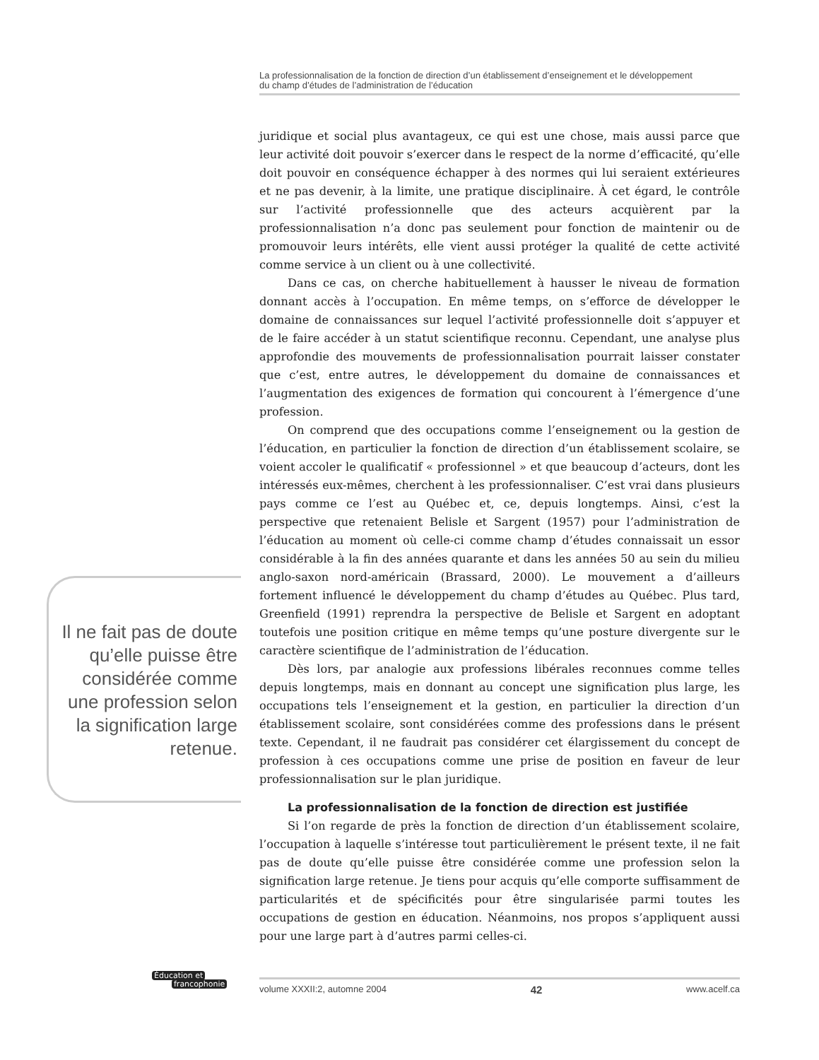La professionnalisation de la fonction de direction d’un établissement d’enseignement et le développement
du champ d’études de l’administration de l’éducation
juridique et social plus avantageux, ce qui est une chose, mais aussi parce que leur activité doit pouvoir s’exercer dans le respect de la norme d’efficacité, qu’elle doit pouvoir en conséquence échapper à des normes qui lui seraient extérieures et ne pas devenir, à la limite, une pratique disciplinaire. À cet égard, le contrôle sur l’activité professionnelle que des acteurs acquièrent par la professionnalisation n’a donc pas seulement pour fonction de maintenir ou de promouvoir leurs intérêts, elle vient aussi protéger la qualité de cette activité comme service à un client ou à une collectivité.
Dans ce cas, on cherche habituellement à hausser le niveau de formation donnant accès à l’occupation. En même temps, on s’efforce de développer le domaine de connaissances sur lequel l’activité professionnelle doit s’appuyer et de le faire accéder à un statut scientifique reconnu. Cependant, une analyse plus approfondie des mouvements de professionnalisation pourrait laisser constater que c’est, entre autres, le développement du domaine de connaissances et l’augmentation des exigences de formation qui concourent à l’émergence d’une profession.
On comprend que des occupations comme l’enseignement ou la gestion de l’éducation, en particulier la fonction de direction d’un établissement scolaire, se voient accoler le qualificatif « professionnel » et que beaucoup d’acteurs, dont les intéressés eux-mêmes, cherchent à les professionnaliser. C’est vrai dans plusieurs pays comme ce l’est au Québec et, ce, depuis longtemps. Ainsi, c’est la perspective que retenaient Belisle et Sargent (1957) pour l’administration de l’éducation au moment où celle-ci comme champ d’études connaissait un essor considérable à la fin des années quarante et dans les années 50 au sein du milieu anglo-saxon nord-américain (Brassard, 2000). Le mouvement a d’ailleurs fortement influencé le développement du champ d’études au Québec. Plus tard, Greenfield (1991) reprendra la perspective de Belisle et Sargent en adoptant toutefois une position critique en même temps qu’une posture divergente sur le caractère scientifique de l’administration de l’éducation.
Dès lors, par analogie aux professions libérales reconnues comme telles depuis longtemps, mais en donnant au concept une signification plus large, les occupations tels l’enseignement et la gestion, en particulier la direction d’un établissement scolaire, sont considérées comme des professions dans le présent texte. Cependant, il ne faudrait pas considérer cet élargissement du concept de profession à ces occupations comme une prise de position en faveur de leur professionnalisation sur le plan juridique.
La professionnalisation de la fonction de direction est justifiée
Si l’on regarde de près la fonction de direction d’un établissement scolaire, l’occupation à laquelle s’intéresse tout particulièrement le présent texte, il ne fait pas de doute qu’elle puisse être considérée comme une profession selon la signification large retenue. Je tiens pour acquis qu’elle comporte suffisamment de particularités et de spécificités pour être singularisée parmi toutes les occupations de gestion en éducation. Néanmoins, nos propos s’appliquent aussi pour une large part à d’autres parmi celles-ci.
Il ne fait pas de doute qu’elle puisse être considérée comme une profession selon la signification large retenue.
Éducation et
francophonie
volume XXXII:2, automne 2004 42 www.acelf.ca